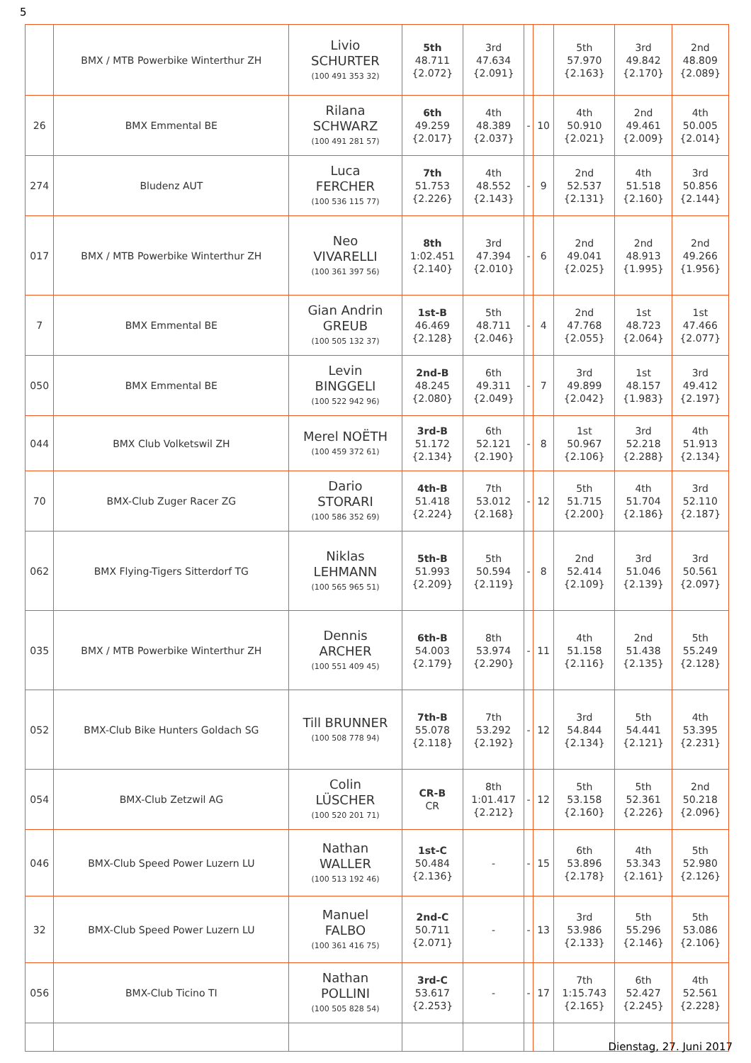5
| | BMX / MTB Powerbike Winterthur ZH | Livio SCHURTER (100 491 353 32) | 5th 48.711 {2.072} | 3rd 47.634 {2.091} | | | 5th 57.970 {2.163} | 3rd 49.842 {2.170} | 2nd 48.809 {2.089} |
| 26 | BMX Emmental BE | Rilana SCHWARZ (100 491 281 57) | 6th 49.259 {2.017} | 4th 48.389 {2.037} | - | 10 | 4th 50.910 {2.021} | 2nd 49.461 {2.009} | 4th 50.005 {2.014} |
| 274 | Bludenz AUT | Luca FERCHER (100 536 115 77) | 7th 51.753 {2.226} | 4th 48.552 {2.143} | - | 9 | 2nd 52.537 {2.131} | 4th 51.518 {2.160} | 3rd 50.856 {2.144} |
| 017 | BMX / MTB Powerbike Winterthur ZH | Neo VIVARELLI (100 361 397 56) | 8th 1:02.451 {2.140} | 3rd 47.394 {2.010} | - | 6 | 2nd 49.041 {2.025} | 2nd 48.913 {1.995} | 2nd 49.266 {1.956} |
| 7 | BMX Emmental BE | Gian Andrin GREUB (100 505 132 37) | 1st-B 46.469 {2.128} | 5th 48.711 {2.046} | - | 4 | 2nd 47.768 {2.055} | 1st 48.723 {2.064} | 1st 47.466 {2.077} |
| 050 | BMX Emmental BE | Levin BINGGELI (100 522 942 96) | 2nd-B 48.245 {2.080} | 6th 49.311 {2.049} | - | 7 | 3rd 49.899 {2.042} | 1st 48.157 {1.983} | 3rd 49.412 {2.197} |
| 044 | BMX Club Volketswil ZH | Merel NOËTH (100 459 372 61) | 3rd-B 51.172 {2.134} | 6th 52.121 {2.190} | - | 8 | 1st 50.967 {2.106} | 3rd 52.218 {2.288} | 4th 51.913 {2.134} |
| 70 | BMX-Club Zuger Racer ZG | Dario STORARI (100 586 352 69) | 4th-B 51.418 {2.224} | 7th 53.012 {2.168} | - | 12 | 5th 51.715 {2.200} | 4th 51.704 {2.186} | 3rd 52.110 {2.187} |
| 062 | BMX Flying-Tigers Sitterdorf TG | Niklas LEHMANN (100 565 965 51) | 5th-B 51.993 {2.209} | 5th 50.594 {2.119} | - | 8 | 2nd 52.414 {2.109} | 3rd 51.046 {2.139} | 3rd 50.561 {2.097} |
| 035 | BMX / MTB Powerbike Winterthur ZH | Dennis ARCHER (100 551 409 45) | 6th-B 54.003 {2.179} | 8th 53.974 {2.290} | - | 11 | 4th 51.158 {2.116} | 2nd 51.438 {2.135} | 5th 55.249 {2.128} |
| 052 | BMX-Club Bike Hunters Goldach SG | Till BRUNNER (100 508 778 94) | 7th-B 55.078 {2.118} | 7th 53.292 {2.192} | - | 12 | 3rd 54.844 {2.134} | 5th 54.441 {2.121} | 4th 53.395 {2.231} |
| 054 | BMX-Club Zetzwil AG | Colin LÜSCHER (100 520 201 71) | CR-B CR | 8th 1:01.417 {2.212} | - | 12 | 5th 53.158 {2.160} | 5th 52.361 {2.226} | 2nd 50.218 {2.096} |
| 046 | BMX-Club Speed Power Luzern LU | Nathan WALLER (100 513 192 46) | 1st-C 50.484 {2.136} | - | - | 15 | 6th 53.896 {2.178} | 4th 53.343 {2.161} | 5th 52.980 {2.126} |
| 32 | BMX-Club Speed Power Luzern LU | Manuel FALBO (100 361 416 75) | 2nd-C 50.711 {2.071} | - | - | 13 | 3rd 53.986 {2.133} | 5th 55.296 {2.146} | 5th 53.086 {2.106} |
| 056 | BMX-Club Ticino TI | Nathan POLLINI (100 505 828 54) | 3rd-C 53.617 {2.253} | - | - | 17 | 7th 1:15.743 {2.165} | 6th 52.427 {2.245} | 4th 52.561 {2.228} |
Dienstag, 27. Juni 2017